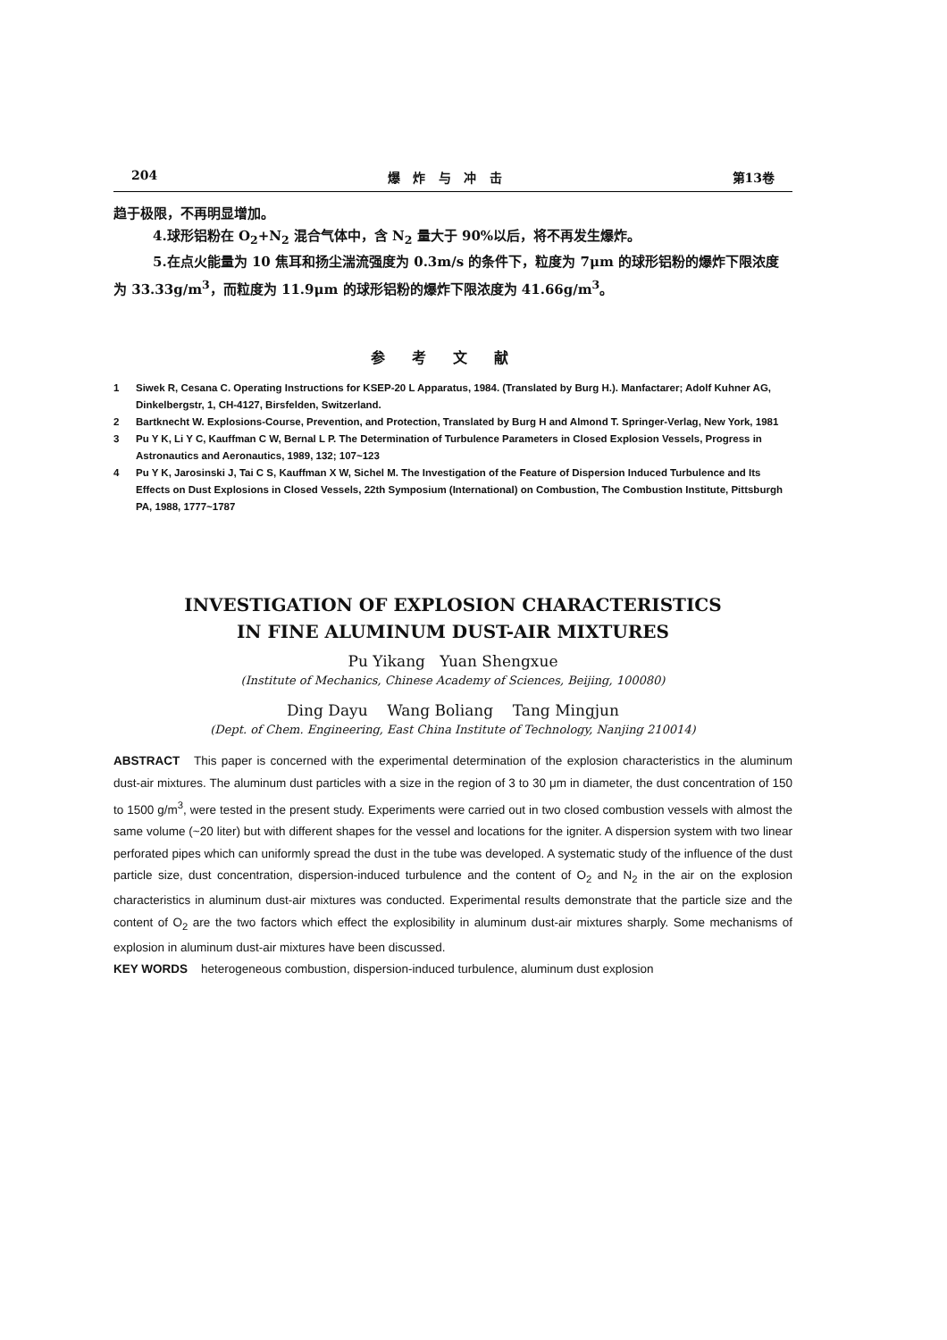204 爆 炸 与 冲 击 第13卷
趋于极限，不再明显增加。
4.球形铝粉在 O<sub>2</sub>+N<sub>2</sub> 混合气体中，含 N<sub>2</sub> 量大于 90%以后，将不再发生爆炸。
5.在点火能量为 10 焦耳和扬尘湍流强度为 0.3m/s 的条件下，粒度为 7μm 的球形铝粉的爆炸下限浓度为 33.33g/m<sup>3</sup>，而粒度为 11.9μm 的球形铝粉的爆炸下限浓度为 41.66g/m<sup>3</sup>。
参考文献
1 Siwek R, Cesana C. Operating Instructions for KSEP-20 L Apparatus, 1984. (Translated by Burg H.). Manfactarer; Adolf Kuhner AG, Dinkelbergstr, 1, CH-4127, Birsfelden, Switzerland.
2 Bartknecht W. Explosions-Course, Prevention, and Protection, Translated by Burg H and Almond T. Springer-Verlag, New York, 1981
3 Pu Y K, Li Y C, Kauffman C W, Bernal L P. The Determination of Turbulence Parameters in Closed Explosion Vessels, Progress in Astronautics and Aeronautics, 1989, 132; 107~123
4 Pu Y K, Jarosinski J, Tai C S, Kauffman X W, Sichel M. The Investigation of the Feature of Dispersion Induced Turbulence and Its Effects on Dust Explosions in Closed Vessels, 22th Symposium (International) on Combustion, The Combustion Institute, Pittsburgh PA, 1988, 1777~1787
INVESTIGATION OF EXPLOSION CHARACTERISTICS
IN FINE ALUMINUM DUST-AIR MIXTURES
Pu Yikang Yuan Shengxue
(Institute of Mechanics, Chinese Academy of Sciences, Beijing, 100080)
Ding Dayu Wang Boliang Tang Mingjun
(Dept. of Chem. Engineering, East China Institute of Technology, Nanjing 210014)
ABSTRACT This paper is concerned with the experimental determination of the explosion characteristics in the aluminum dust-air mixtures. The aluminum dust particles with a size in the region of 3 to 30 μm in diameter, the dust concentration of 150 to 1500 g/m<sup>3</sup>, were tested in the present study. Experiments were carried out in two closed combustion vessels with almost the same volume (~20 liter) but with different shapes for the vessel and locations for the igniter. A dispersion system with two linear perforated pipes which can uniformly spread the dust in the tube was developed. A systematic study of the influence of the dust particle size, dust concentration, dispersion-induced turbulence and the content of O<sub>2</sub> and N<sub>2</sub> in the air on the explosion characteristics in aluminum dust-air mixtures was conducted. Experimental results demonstrate that the particle size and the content of O<sub>2</sub> are the two factors which effect the explosibility in aluminum dust-air mixtures sharply. Some mechanisms of explosion in aluminum dust-air mixtures have been discussed.
KEY WORDS heterogeneous combustion, dispersion-induced turbulence, aluminum dust explosion